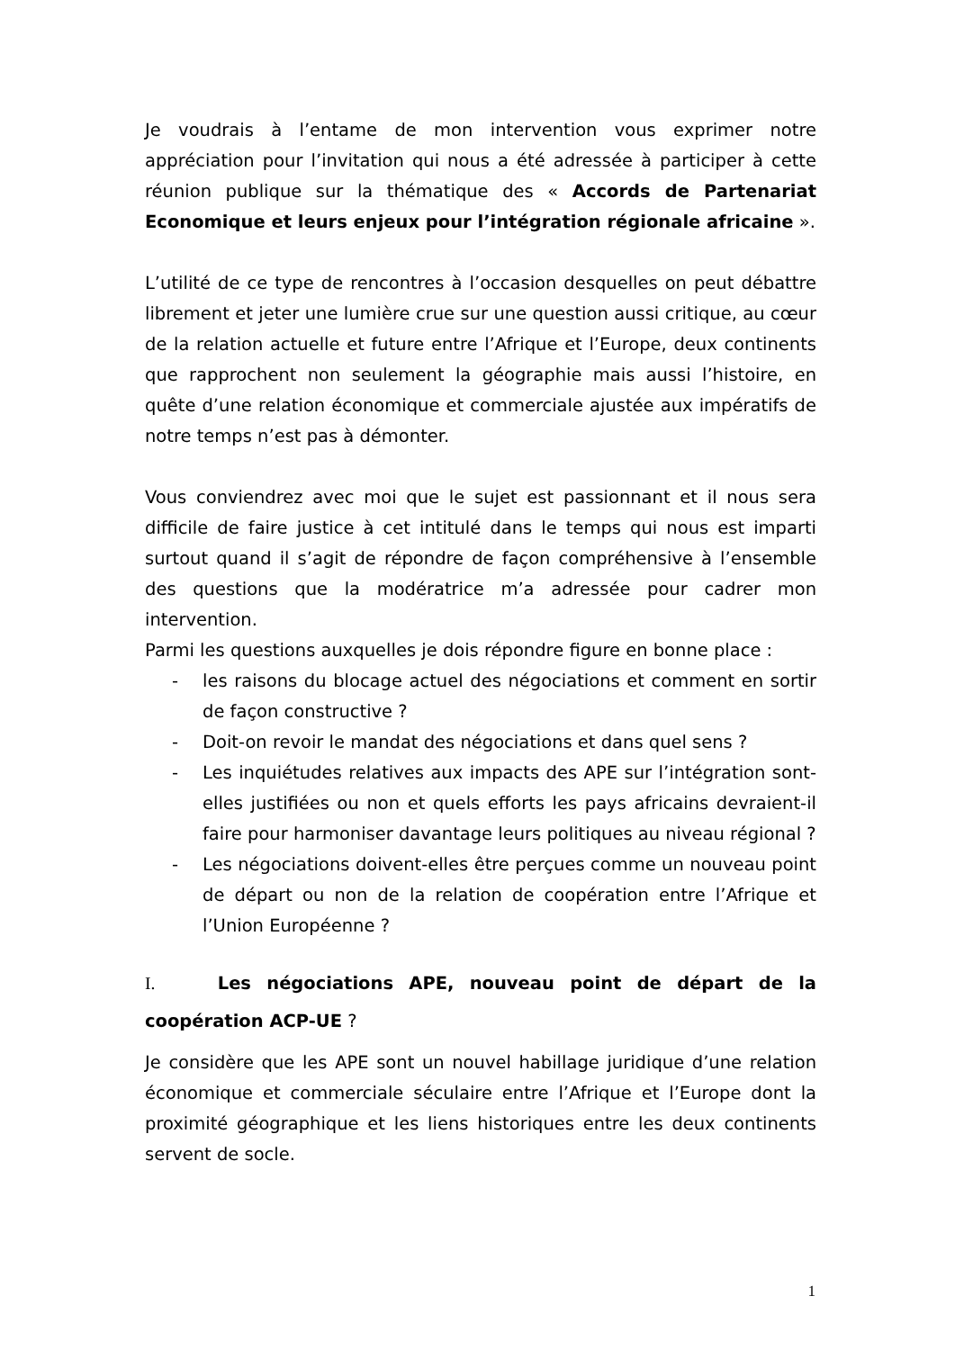Je voudrais à l’entame de mon intervention vous exprimer notre appréciation pour l’invitation qui nous a été adressée à participer à cette réunion publique sur la thématique des « Accords de Partenariat Economique et leurs enjeux pour l’intégration régionale africaine ».
L’utilité de ce type de rencontres à l’occasion desquelles on peut débattre librement et jeter une lumière crue sur une question aussi critique, au cœur de la relation actuelle et future entre l’Afrique et l’Europe, deux continents que rapprochent non seulement la géographie mais aussi l’histoire, en quête d’une relation économique et commerciale ajustée aux impératifs de notre temps n’est pas à démonter.
Vous conviendrez avec moi que le sujet est passionnant et il nous sera difficile de faire justice à cet intitulé dans le temps qui nous est imparti surtout quand il s’agit de répondre de façon compréhensive à l’ensemble des questions que la modératrice m’a adressée pour cadrer mon intervention.
Parmi les questions auxquelles je dois répondre figure en bonne place :
- les raisons du blocage actuel des négociations et comment en sortir de façon constructive ?
- Doit-on revoir le mandat des négociations et dans quel sens ?
- Les inquiétudes relatives aux impacts des APE sur l’intégration sont-elles justifiées ou non et quels efforts les pays africains devraient-il faire pour harmoniser davantage leurs politiques au niveau régional ?
- Les négociations doivent-elles être perçues comme un nouveau point de départ ou non de la relation de coopération entre l’Afrique et l’Union Européenne ?
I. Les négociations APE, nouveau point de départ de la coopération ACP-UE ?
Je considère que les APE sont un nouvel habillage juridique d’une relation économique et commerciale séculaire entre l’Afrique et l’Europe dont la proximité géographique et les liens historiques entre les deux continents servent de socle.
1